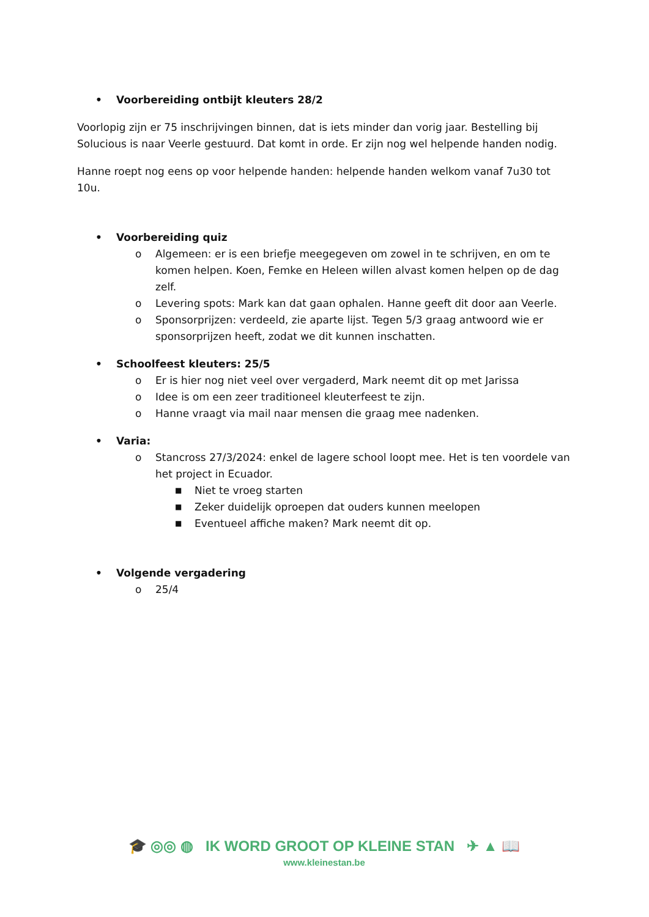• Voorbereiding ontbijt kleuters 28/2
Voorlopig zijn er 75 inschrijvingen binnen, dat is iets minder dan vorig jaar. Bestelling bij Solucious is naar Veerle gestuurd. Dat komt in orde. Er zijn nog wel helpende handen nodig.
Hanne roept nog eens op voor helpende handen: helpende handen welkom vanaf 7u30 tot 10u.
• Voorbereiding quiz
o Algemeen: er is een briefje meegegeven om zowel in te schrijven, en om te komen helpen. Koen, Femke en Heleen willen alvast komen helpen op de dag zelf.
o Levering spots: Mark kan dat gaan ophalen. Hanne geeft dit door aan Veerle.
o Sponsorprijzen: verdeeld, zie aparte lijst. Tegen 5/3 graag antwoord wie er sponsorprijzen heeft, zodat we dit kunnen inschatten.
• Schoolfeest kleuters: 25/5
o Er is hier nog niet veel over vergaderd, Mark neemt dit op met Jarissa
o Idee is om een zeer traditioneel kleuterfeest te zijn.
o Hanne vraagt via mail naar mensen die graag mee nadenken.
• Varia:
o Stancross 27/3/2024: enkel de lagere school loopt mee. Het is ten voordele van het project in Ecuador.
■ Niet te vroeg starten
■ Zeker duidelijk oproepen dat ouders kunnen meelopen
■ Eventueel affiche maken? Mark neemt dit op.
• Volgende vergadering
o 25/4
🎓 ◎◎ ◍ IK WORD GROOT OP KLEINE STAN ✈ ▲ 📖
www.kleinestan.be